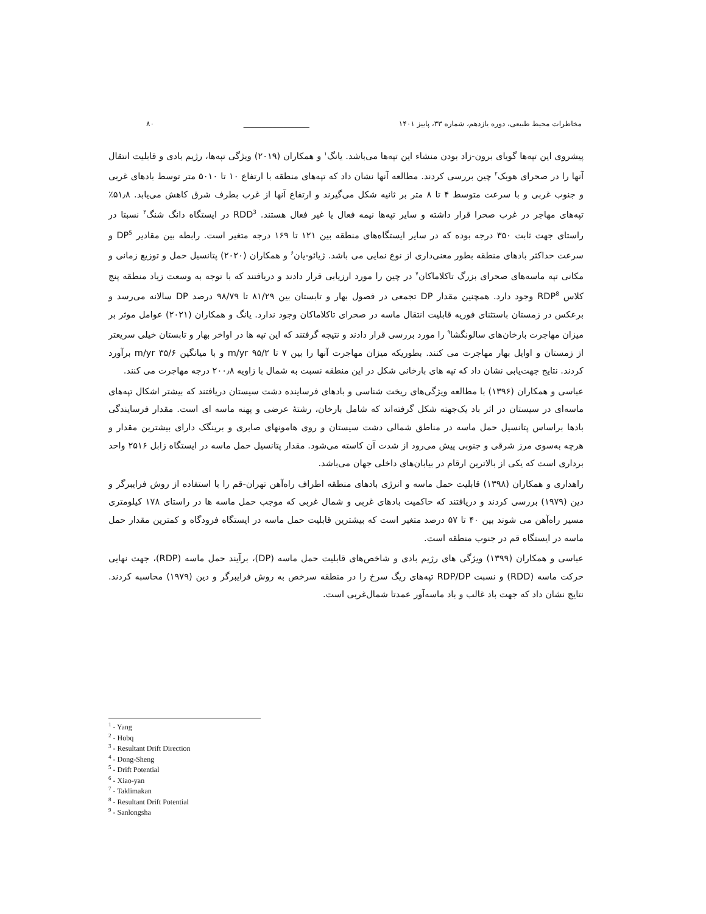مخاطرات محیط طبیعی، دوره یازدهم، شماره ۳۳، پاییز ۱۴۰۱ __________________ ۸۰
پیشروی این تپه‌ها گویای برون-زاد بودن منشاء این تپه‌ها می‌باشد. یانگ<sup>۱</sup> و همکاران (۲۰۱۹) ویژگی تپه‌ها، رژیم بادی و قابلیت انتقال آنها را در صحرای هوبک<sup>۲</sup> چین بررسی کردند. مطالعه آنها نشان داد که تپه‌های منطقه با ارتفاع ۱۰ تا ۵۰۱۰ متر توسط بادهای غربی و جنوب غربی و با سرعت متوسط ۴ تا ۸ متر بر ثانیه شکل می‌گیرند و ارتفاع آنها از غرب بطرف شرق کاهش می‌یابد. ۵۱٫۸٪ تپه‌های مهاجر در غرب صحرا قرار داشته و سایر تپه‌ها نیمه فعال یا غیر فعال هستند. RDD<sup>3</sup> در ایستگاه دانگ شنگ<sup>۴</sup> نسبتا در راستای جهت ثابت ۳۵۰ درجه بوده که در سایر ایستگاه‌های منطقه بین ۱۲۱ تا ۱۶۹ درجه متغیر است. رابطه بین مقادیر DP<sup>5</sup> و سرعت حداکثر بادهای منطقه بطور معنی‌داری از نوع نمایی می باشد. ژیائو-یان<sup>۶</sup> و همکاران (۲۰۲۰) پتانسیل حمل و توزیع زمانی و مکانی تپه ماسه‌های صحرای بزرگ تاکلاماکان<sup>۷</sup> در چین را مورد ارزیابی قرار دادند و دریافتند که با توجه به وسعت زیاد منطقه پنج کلاس RDP<sup>8</sup> وجود دارد. همچنین مقدار DP تجمعی در فصول بهار و تابستان بین ۸۱/۲۹ تا ۹۸/۷۹ درصد DP سالانه می‌رسد و برعکس در زمستان باستثنای فوریه قابلیت انتقال ماسه در صحرای تاکلاماکان وجود ندارد. یانگ و همکاران (۲۰۲۱) عوامل موثر بر میزان مهاجرت بارخان‌های سالونگشا<sup>۹</sup> را مورد بررسی قرار دادند و نتیجه گرفتند که این تپه ها در اواخر بهار و تابستان خیلی سریعتر از زمستان و اوایل بهار مهاجرت می کنند. بطوریکه میزان مهاجرت آنها را بین ۷ تا ۹۵/۲ m/yr و با میانگین ۳۵/۶ m/yr برآورد کردند. نتایج جهت‌یابی نشان داد که تپه های بارخانی شکل در این منطقه نسبت به شمال با زاویه ۲۰۰٫۸ درجه مهاجرت می کنند.
عباسی و همکاران (۱۳۹۶) با مطالعه ویژگی‌های ریخت شناسی و بادهای فرساینده دشت سیستان دریافتند که بیشتر اشکال تپه‌های ماسه‌ای در سیستان در اثر باد یک‌جهته شکل گرفته‌اند که شامل بارخان، رشتهٔ عرضی و پهنه ماسه ای است. مقدار فرسایندگی بادها براساس پتانسیل حمل ماسه در مناطق شمالی دشت سیستان و روی هامونهای صابری و برینگک دارای بیشترین مقدار و هرچه به‌سوی مرز شرقی و جنوبی پیش می‌رود از شدت آن کاسته می‌شود. مقدار پتانسیل حمل ماسه در ایستگاه زابل ۲۵۱۶ واحد برداری است که یکی از بالاترین ارقام در بیابان‌های داخلی جهان می‌باشد.
راهداری و همکاران (۱۳۹۸) قابلیت حمل ماسه و انرژی بادهای منطقه اطراف راه‌آهن تهران-قم را با استفاده از روش فرایبرگر و دین (۱۹۷۹) بررسی کردند و دریافتند که حاکمیت بادهای غربی و شمال غربی که موجب حمل ماسه ها در راستای ۱۷۸ کیلومتری مسیر راه‌آهن می شوند بین ۴۰ تا ۵۷ درصد متغیر است که بیشترین قابلیت حمل ماسه در ایستگاه فرودگاه و کمترین مقدار حمل ماسه در ایستگاه قم در جنوب منطقه است.
عباسی و همکاران (۱۳۹۹) ویژگی های رژیم بادی و شاخص‌های قابلیت حمل ماسه (DP)، برآیند حمل ماسه (RDP)، جهت نهایی حرکت ماسه (RDD) و نسبت RDP/DP تپه‌های ریگ سرخ را در منطقه سرخص به روش فرایبرگر و دین (۱۹۷۹) محاسبه کردند. نتایج نشان داد که جهت باد غالب و باد ماسه‌آور عمدتا شمال‌غربی است.
<sup>1</sup> - Yang
<sup>2</sup> - Hobq
<sup>3</sup> - Resultant Drift Direction
<sup>4</sup> - Dong-Sheng
<sup>5</sup> - Drift Potential
<sup>6</sup> - Xiao-yan
<sup>7</sup> - Taklimakan
<sup>8</sup> - Resultant Drift Potential
<sup>9</sup> - Sanlongsha